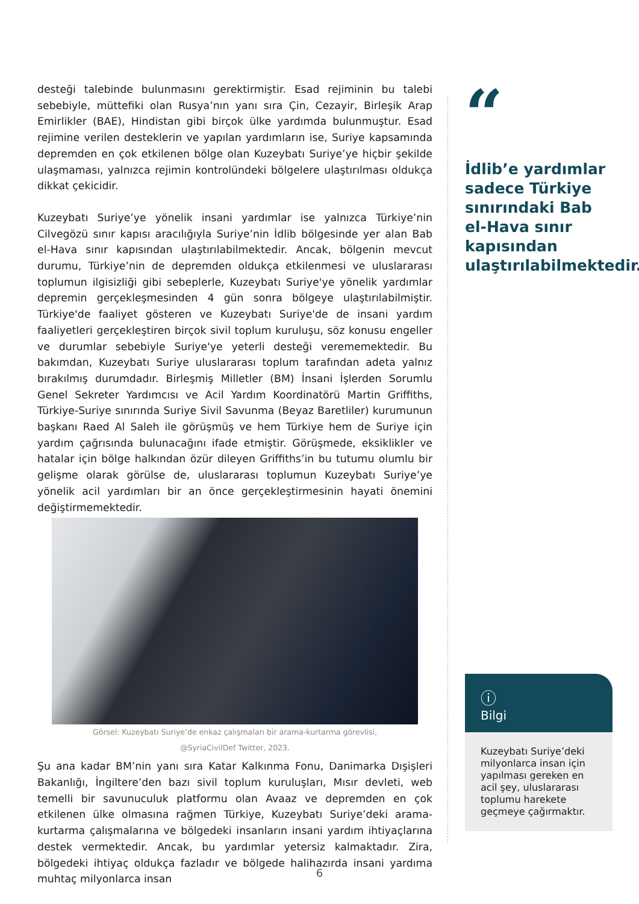desteği talebinde bulunmasını gerektirmiştir. Esad rejiminin bu talebi sebebiyle, müttefiki olan Rusya’nın yanı sıra Çin, Cezayir, Birleşik Arap Emirlikler (BAE), Hindistan gibi birçok ülke yardımda bulunmuştur. Esad rejimine verilen desteklerin ve yapılan yardımların ise, Suriye kapsamında depremden en çok etkilenen bölge olan Kuzeybatı Suriye’ye hiçbir şekilde ulaşmaması, yalnızca rejimin kontrolündeki bölgelere ulaştırılması oldukça dikkat çekicidir.
Kuzeybatı Suriye’ye yönelik insani yardımlar ise yalnızca Türkiye’nin Cilvegözü sınır kapısı aracılığıyla Suriye’nin İdlib bölgesinde yer alan Bab el-Hava sınır kapısından ulaştırılabilmektedir. Ancak, bölgenin mevcut durumu, Türkiye’nin de depremden oldukça etkilenmesi ve uluslararası toplumun ilgisizliği gibi sebeplerle, Kuzeybatı Suriye'ye yönelik yardımlar depremin gerçekleşmesinden 4 gün sonra bölgeye ulaştırılabilmiştir. Türkiye'de faaliyet gösteren ve Kuzeybatı Suriye'de de insani yardım faaliyetleri gerçekleştiren birçok sivil toplum kuruluşu, söz konusu engeller ve durumlar sebebiyle Suriye'ye yeterli desteği verememektedir. Bu bakımdan, Kuzeybatı Suriye uluslararası toplum tarafından adeta yalnız bırakılmış durumdadır. Birleşmiş Milletler (BM) İnsani İşlerden Sorumlu Genel Sekreter Yardımcısı ve Acil Yardım Koordinatörü Martin Griffiths, Türkiye-Suriye sınırında Suriye Sivil Savunma (Beyaz Baretliler) kurumunun başkanı Raed Al Saleh ile görüşmüş ve hem Türkiye hem de Suriye için yardım çağrısında bulunacağını ifade etmiştir. Görüşmede, eksiklikler ve hatalar için bölge halkından özür dileyen Griffiths’in bu tutumu olumlu bir gelişme olarak görülse de, uluslararası toplumun Kuzeybatı Suriye’ye yönelik acil yardımları bir an önce gerçekleştirmesinin hayati önemini değiştirmemektedir.
Görsel: Kuzeybatı Suriye’de enkaz çalışmaları bir arama-kurtarma görevlisi,
@SyriaCivilDef Twitter, 2023.
Şu ana kadar BM’nin yanı sıra Katar Kalkınma Fonu, Danimarka Dışişleri Bakanlığı, İngiltere’den bazı sivil toplum kuruluşları, Mısır devleti, web temelli bir savunuculuk platformu olan Avaaz ve depremden en çok etkilenen ülke olmasına rağmen Türkiye, Kuzeybatı Suriye’deki arama-kurtarma çalışmalarına ve bölgedeki insanların insani yardım ihtiyaçlarına destek vermektedir. Ancak, bu yardımlar yetersiz kalmaktadır. Zira, bölgedeki ihtiyaç oldukça fazladır ve bölgede halihazırda insani yardıma muhtaç milyonlarca insan
“
İdlib’e yardımlar sadece Türkiye sınırındaki Bab el-Hava sınır kapısından ulaştırılabilmektedir.
ⓘ
Bilgi
Kuzeybatı Suriye’deki milyonlarca insan için yapılması gereken en acil şey, uluslararası toplumu harekete geçmeye çağırmaktır.
6